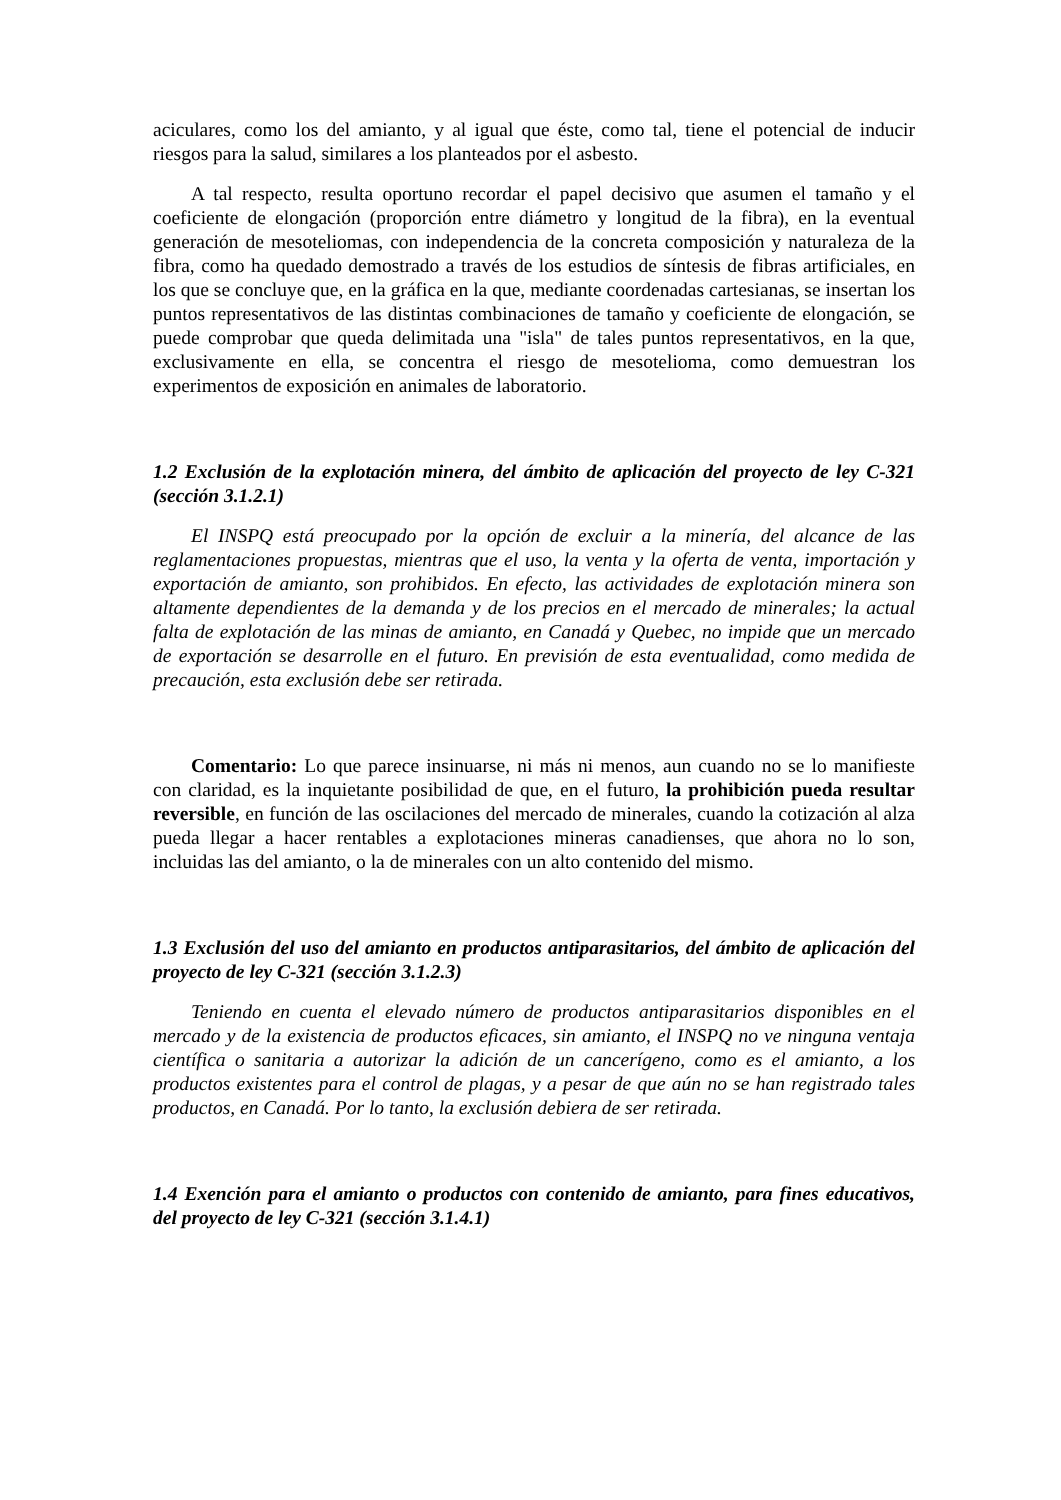aciculares, como los del amianto, y al igual que éste, como tal, tiene el potencial de inducir riesgos para la salud, similares a los planteados por el asbesto.
A tal respecto, resulta oportuno recordar el papel decisivo que asumen el tamaño y el coeficiente de elongación (proporción entre diámetro y longitud de la fibra), en la eventual generación de mesoteliomas, con independencia de la concreta composición y naturaleza de la fibra, como ha quedado demostrado a través de los estudios de síntesis de fibras artificiales, en los que se concluye que, en la gráfica en la que, mediante coordenadas cartesianas, se insertan los puntos representativos de las distintas combinaciones de tamaño y coeficiente de elongación, se puede comprobar que queda delimitada una "isla" de tales puntos representativos, en la que, exclusivamente en ella, se concentra el riesgo de mesotelioma, como demuestran los experimentos de exposición en animales de laboratorio.
1.2 Exclusión de la explotación minera, del ámbito de aplicación del proyecto de ley C-321 (sección 3.1.2.1)
El INSPQ está preocupado por la opción de excluir a la minería, del alcance de las reglamentaciones propuestas, mientras que el uso, la venta y la oferta de venta, importación y exportación de amianto, son prohibidos. En efecto, las actividades de explotación minera son altamente dependientes de la demanda y de los precios en el mercado de minerales; la actual falta de explotación de las minas de amianto, en Canadá y Quebec, no impide que un mercado de exportación se desarrolle en el futuro. En previsión de esta eventualidad, como medida de precaución, esta exclusión debe ser retirada.
Comentario: Lo que parece insinuarse, ni más ni menos, aun cuando no se lo manifieste con claridad, es la inquietante posibilidad de que, en el futuro, la prohibición pueda resultar reversible, en función de las oscilaciones del mercado de minerales, cuando la cotización al alza pueda llegar a hacer rentables a explotaciones mineras canadienses, que ahora no lo son, incluidas las del amianto, o la de minerales con un alto contenido del mismo.
1.3 Exclusión del uso del amianto en productos antiparasitarios, del ámbito de aplicación del proyecto de ley C-321 (sección 3.1.2.3)
Teniendo en cuenta el elevado número de productos antiparasitarios disponibles en el mercado y de la existencia de productos eficaces, sin amianto, el INSPQ no ve ninguna ventaja científica o sanitaria a autorizar la adición de un cancerígeno, como es el amianto, a los productos existentes para el control de plagas, y a pesar de que aún no se han registrado tales productos, en Canadá. Por lo tanto, la exclusión debiera de ser retirada.
1.4 Exención para el amianto o productos con contenido de amianto, para fines educativos, del proyecto de ley C-321 (sección 3.1.4.1)